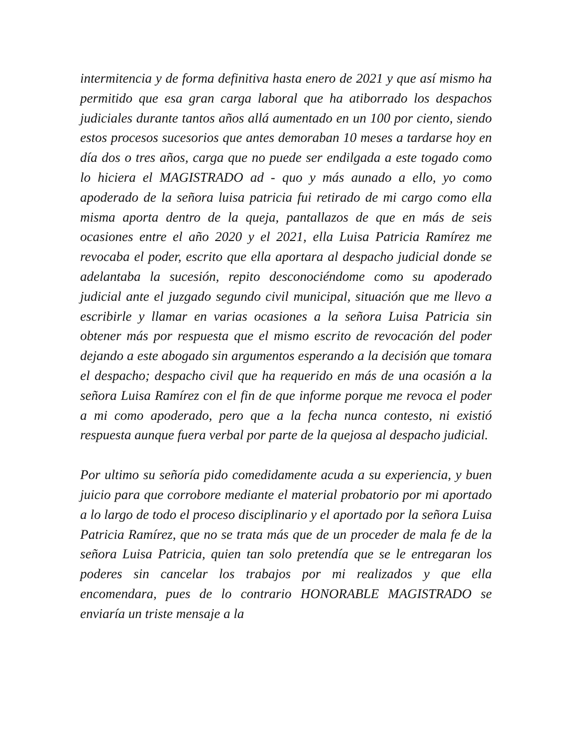intermitencia y de forma definitiva hasta enero de 2021 y que así mismo ha permitido que esa gran carga laboral que ha atiborrado los despachos judiciales durante tantos años allá aumentado en un 100 por ciento, siendo estos procesos sucesorios que antes demoraban 10 meses a tardarse hoy en día dos o tres años, carga que no puede ser endilgada a este togado como lo hiciera el MAGISTRADO ad - quo y más aunado a ello, yo como apoderado de la señora luisa patricia fui retirado de mi cargo como ella misma aporta dentro de la queja, pantallazos de que en más de seis ocasiones entre el año 2020 y el 2021, ella Luisa Patricia Ramírez me revocaba el poder, escrito que ella aportara al despacho judicial donde se adelantaba la sucesión, repito desconociéndome como su apoderado judicial ante el juzgado segundo civil municipal, situación que me llevo a escribirle y llamar en varias ocasiones a la señora Luisa Patricia sin obtener más por respuesta que el mismo escrito de revocación del poder dejando a este abogado sin argumentos esperando a la decisión que tomara el despacho; despacho civil que ha requerido en más de una ocasión a la señora Luisa Ramírez con el fin de que informe porque me revoca el poder a mi como apoderado, pero que a la fecha nunca contesto, ni existió respuesta aunque fuera verbal por parte de la quejosa al despacho judicial.
Por ultimo su señoría pido comedidamente acuda a su experiencia, y buen juicio para que corrobore mediante el material probatorio por mi aportado a lo largo de todo el proceso disciplinario y el aportado por la señora Luisa Patricia Ramírez, que no se trata más que de un proceder de mala fe de la señora Luisa Patricia, quien tan solo pretendía que se le entregaran los poderes sin cancelar los trabajos por mi realizados y que ella encomendara, pues de lo contrario HONORABLE MAGISTRADO se enviaría un triste mensaje a la